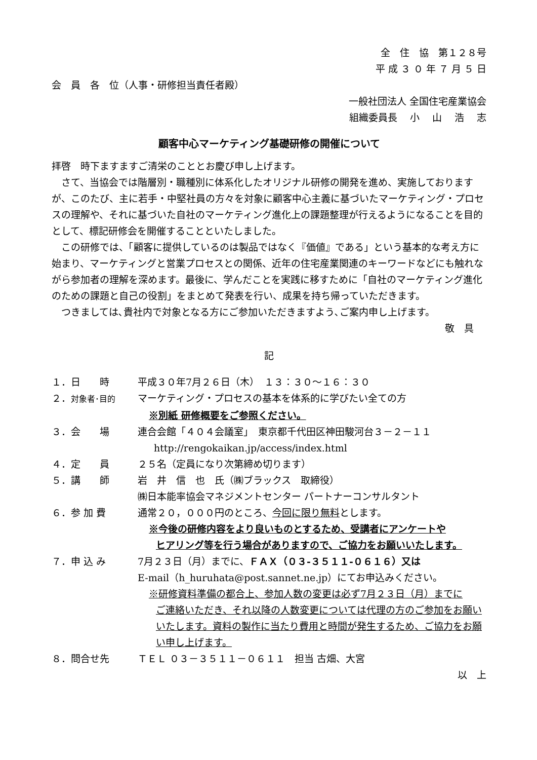全　住　協　第１２８号
平 成 ３ ０ 年 ７ 月 ５ 日
会　員　各　位（人事・研修担当責任者殿）
一般社団法人 全国住宅産業協会
組織委員長　 小　 山　 浩　 志
顧客中心マーケティング基礎研修の開催について
拝啓　時下ますますご清栄のこととお慶び申し上げます。
さて、当協会では階層別・職種別に体系化したオリジナル研修の開発を進め、実施しておりますが、このたび、主に若手・中堅社員の方々を対象に顧客中心主義に基づいたマーケティング・プロセスの理解や、それに基づいた自社のマーケティング進化上の課題整理が行えるようになることを目的として、標記研修会を開催することといたしました。
この研修では、「顧客に提供しているのは製品ではなく『価値』である」という基本的な考え方に始まり、マーケティングと営業プロセスとの関係、近年の住宅産業関連のキーワードなどにも触れながら参加者の理解を深めます。最後に、学んだことを実践に移すために「自社のマーケティング進化のための課題と自己の役割」をまとめて発表を行い、成果を持ち帰っていただきます。
つきましては､貴社内で対象となる方にご参加いただきますよう､ご案内申し上げます。
敬　具
記
１．日　　時 平成３０年7月２６日（木）　１３：３０～１６：３０
２．対象者･目的 マーケティング・プロセスの基本を体系的に学びたい全ての方
※別紙 研修概要をご参照ください。
３．会　　場 連合会館「４０４会議室」　東京都千代田区神田駿河台３－２－１１
http://rengokaikan.jp/access/index.html
４．定　　員 ２５名（定員になり次第締め切ります）
５．講　　師 岩　井　信　也　氏（㈱ブラックス　取締役）
㈱日本能率協会マネジメントセンター パートナーコンサルタント
６．参 加 費 通常２０，０００円のところ、今回に限り無料とします。
※今後の研修内容をより良いものとするため、受講者にアンケートや
ヒアリング等を行う場合がありますので、ご協力をお願いいたします。
７．申 込 み 7月２３日（月）までに、ＦＡＸ（０３-３５１１-０６１６）又は
E-mail（h_huruhata@post.sannet.ne.jp）にてお申込みください。
※研修資料準備の都合上、参加人数の変更は必ず7月２３日（月）までに
ご連絡いただき、それ以降の人数変更については代理の方のご参加をお願いいたします。資料の製作に当たり費用と時間が発生するため、ご協力をお願い申し上げます。
８．問合せ先 ＴＥＬ ０３－３５１１－０６１１　担当 古畑、大宮
以　上